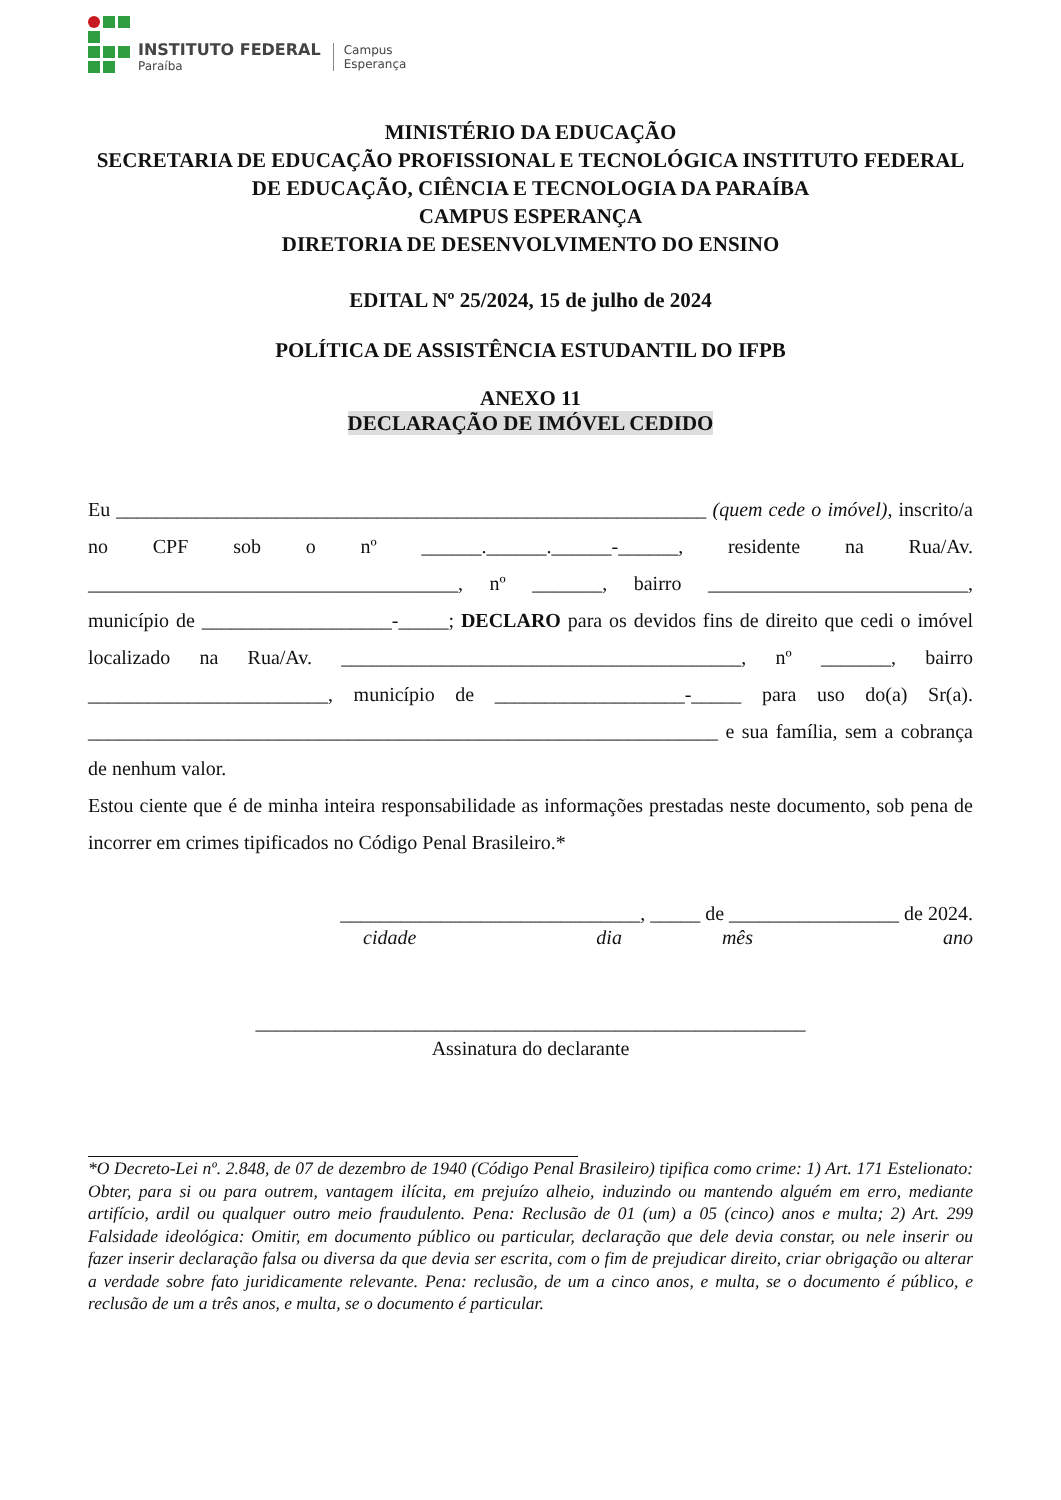INSTITUTO FEDERAL
Paraíba
Campus
Esperança
MINISTÉRIO DA EDUCAÇÃO
SECRETARIA DE EDUCAÇÃO PROFISSIONAL E TECNOLÓGICA INSTITUTO FEDERAL DE EDUCAÇÃO, CIÊNCIA E TECNOLOGIA DA PARAÍBA
CAMPUS ESPERANÇA
DIRETORIA DE DESENVOLVIMENTO DO ENSINO
EDITAL Nº 25/2024, 15 de julho de 2024
POLÍTICA DE ASSISTÊNCIA ESTUDANTIL DO IFPB
ANEXO 11
DECLARAÇÃO DE IMÓVEL CEDIDO
Eu ___________________________________________________________ (quem cede o imóvel), inscrito/a no CPF sob o nº ______.______.______-______, residente na Rua/Av. _____________________________________, nº _______, bairro __________________________, município de ___________________-_____; DECLARO para os devidos fins de direito que cedi o imóvel localizado na Rua/Av. ________________________________________, nº _______, bairro ________________________, município de ___________________-_____ para uso do(a) Sr(a). _______________________________________________________________ e sua família, sem a cobrança de nenhum valor.
Estou ciente que é de minha inteira responsabilidade as informações prestadas neste documento, sob pena de incorrer em crimes tipificados no Código Penal Brasileiro.*
______________________________, _____ de _________________ de 2024.
cidade dia mês ano
_______________________________________________________
Assinatura do declarante
*O Decreto-Lei nº. 2.848, de 07 de dezembro de 1940 (Código Penal Brasileiro) tipifica como crime: 1) Art. 171 Estelionato: Obter, para si ou para outrem, vantagem ilícita, em prejuízo alheio, induzindo ou mantendo alguém em erro, mediante artifício, ardil ou qualquer outro meio fraudulento. Pena: Reclusão de 01 (um) a 05 (cinco) anos e multa; 2) Art. 299 Falsidade ideológica: Omitir, em documento público ou particular, declaração que dele devia constar, ou nele inserir ou fazer inserir declaração falsa ou diversa da que devia ser escrita, com o fim de prejudicar direito, criar obrigação ou alterar a verdade sobre fato juridicamente relevante. Pena: reclusão, de um a cinco anos, e multa, se o documento é público, e reclusão de um a três anos, e multa, se o documento é particular.